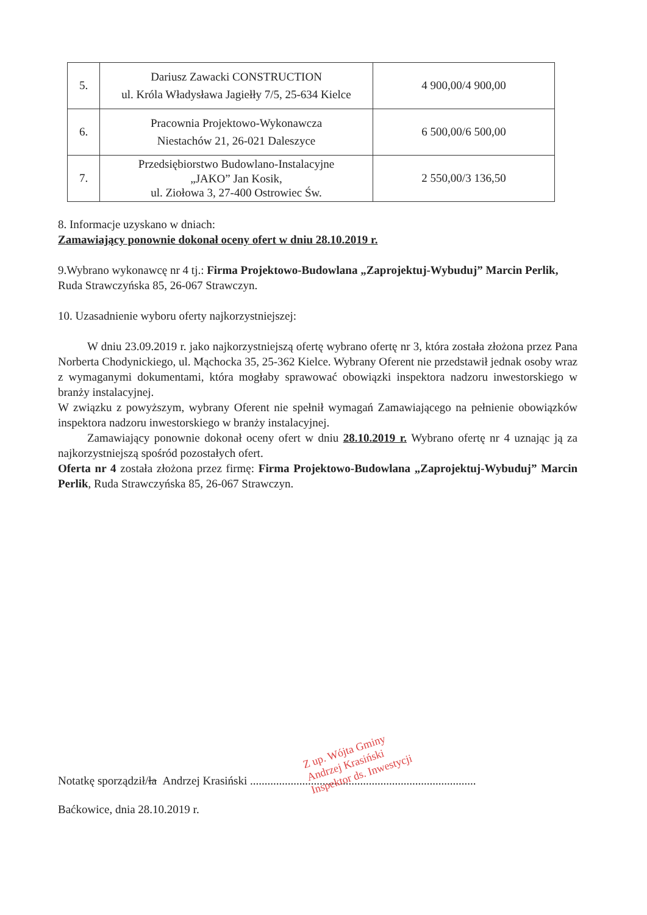| 5. | Dariusz Zawacki CONSTRUCTION ul. Króla Władysława Jagiełły 7/5, 25-634 Kielce | 4 900,00/4 900,00 |
| 6. | Pracownia Projektowo-Wykonawcza Niestachów 21, 26-021 Daleszyce | 6 500,00/6 500,00 |
| 7. | Przedsiębiorstwo Budowlano-Instalacyjne „JAKO” Jan Kosik, ul. Ziołowa 3, 27-400 Ostrowiec Św. | 2 550,00/3 136,50 |
8. Informacje uzyskano w dniach:
Zamawiający ponownie dokonał oceny ofert w dniu 28.10.2019 r.
9.Wybrano wykonawcę nr 4 tj.: Firma Projektowo-Budowlana „Zaprojektuj-Wybuduj” Marcin Perlik, Ruda Strawczyńska 85, 26-067 Strawczyn.
10. Uzasadnienie wyboru oferty najkorzystniejszej:
W dniu 23.09.2019 r. jako najkorzystniejszą ofertę wybrano ofertę nr 3, która została złożona przez Pana Norberta Chodynickiego, ul. Mąchocka 35, 25-362 Kielce. Wybrany Oferent nie przedstawił jednak osoby wraz z wymaganymi dokumentami, która mogłaby sprawować obowiązki inspektora nadzoru inwestorskiego w branży instalacyjnej.
W związku z powyższym, wybrany Oferent nie spełnił wymagań Zamawiającego na pełnienie obowiązków inspektora nadzoru inwestorskiego w branży instalacyjnej.
Zamawiający ponownie dokonał oceny ofert w dniu 28.10.2019 r. Wybrano ofertę nr 4 uznając ją za najkorzystniejszą spośród pozostałych ofert.
Oferta nr 4 została złożona przez firmę: Firma Projektowo-Budowlana „Zaprojektuj-Wybuduj” Marcin Perlik, Ruda Strawczyńska 85, 26-067 Strawczyn.
Notatkę sporządził/ła Andrzej Krasiński ..............................................................................
Baćkowice, dnia 28.10.2019 r.
Z up. Wójta Gminy
Andrzej Krasiński
Inspektor ds. Inwestycji